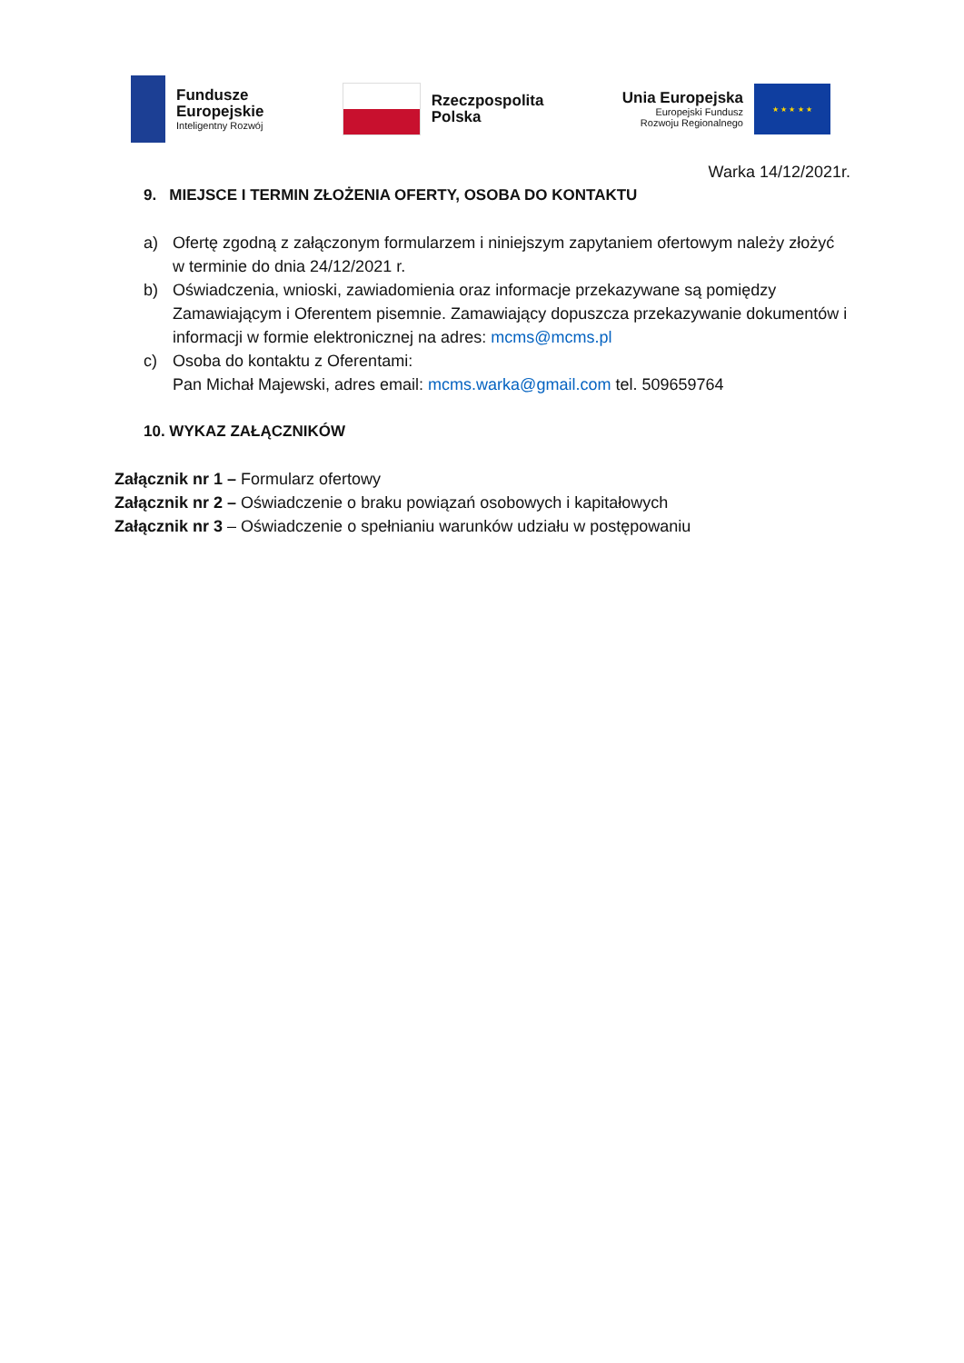Fundusze
Europejskie
Inteligentny Rozwój
Rzeczpospolita
Polska
Unia Europejska
Europejski Fundusz
Rozwoju Regionalnego
★ ★ ★ ★ ★
Warka 14/12/2021r.
9. MIEJSCE I TERMIN ZŁOŻENIA OFERTY, OSOBA DO KONTAKTU
a) Ofertę zgodną z załączonym formularzem i niniejszym zapytaniem ofertowym należy złożyć w terminie do dnia 24/12/2021 r.
b) Oświadczenia, wnioski, zawiadomienia oraz informacje przekazywane są pomiędzy Zamawiającym i Oferentem pisemnie. Zamawiający dopuszcza przekazywanie dokumentów i informacji w formie elektronicznej na adres: mcms@mcms.pl
c) Osoba do kontaktu z Oferentami:
Pan Michał Majewski, adres email: mcms.warka@gmail.com tel. 509659764
10. WYKAZ ZAŁĄCZNIKÓW
Załącznik nr 1 – Formularz ofertowy
Załącznik nr 2 – Oświadczenie o braku powiązań osobowych i kapitałowych
Załącznik nr 3 – Oświadczenie o spełnianiu warunków udziału w postępowaniu